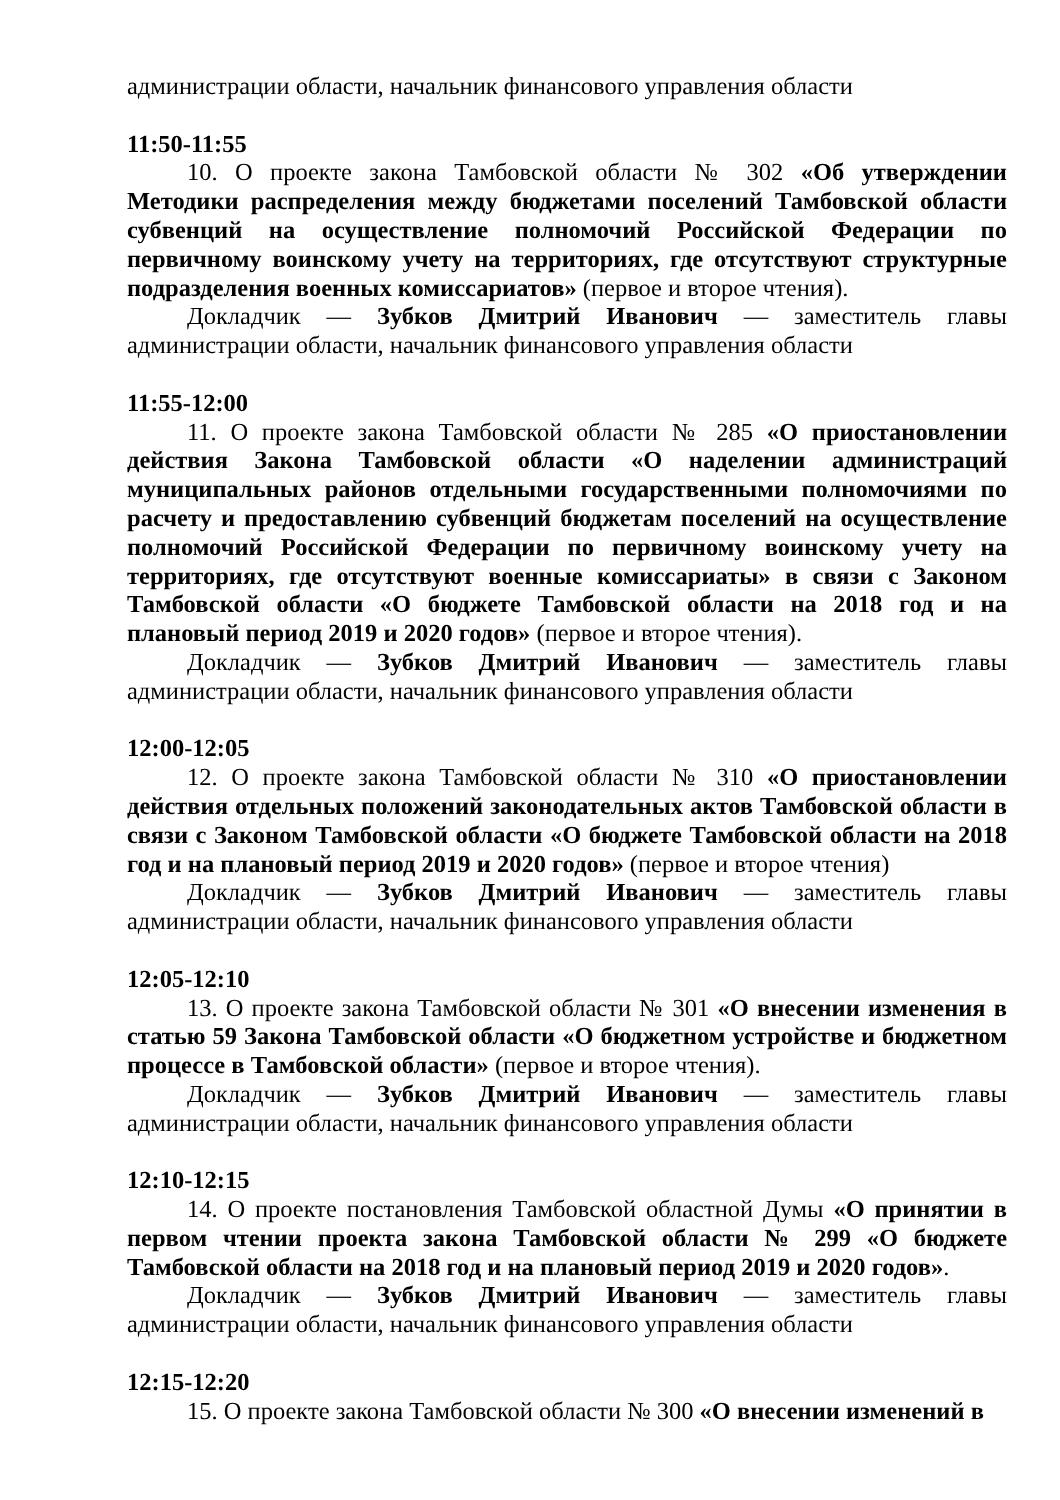администрации области, начальник финансового управления области
11:50-11:55
10. О проекте закона Тамбовской области № 302 «Об утверждении Методики распределения между бюджетами поселений Тамбовской области субвенций на осуществление полномочий Российской Федерации по первичному воинскому учету на территориях, где отсутствуют структурные подразделения военных комиссариатов» (первое и второе чтения).
Докладчик — Зубков Дмитрий Иванович — заместитель главы администрации области, начальник финансового управления области
11:55-12:00
11. О проекте закона Тамбовской области № 285 «О приостановлении действия Закона Тамбовской области «О наделении администраций муниципальных районов отдельными государственными полномочиями по расчету и предоставлению субвенций бюджетам поселений на осуществление полномочий Российской Федерации по первичному воинскому учету на территориях, где отсутствуют военные комиссариаты» в связи с Законом Тамбовской области «О бюджете Тамбовской области на 2018 год и на плановый период 2019 и 2020 годов» (первое и второе чтения).
Докладчик — Зубков Дмитрий Иванович — заместитель главы администрации области, начальник финансового управления области
12:00-12:05
12. О проекте закона Тамбовской области № 310 «О приостановлении действия отдельных положений законодательных актов Тамбовской области в связи с Законом Тамбовской области «О бюджете Тамбовской области на 2018 год и на плановый период 2019 и 2020 годов» (первое и второе чтения)
Докладчик — Зубков Дмитрий Иванович — заместитель главы администрации области, начальник финансового управления области
12:05-12:10
13. О проекте закона Тамбовской области № 301 «О внесении изменения в статью 59 Закона Тамбовской области «О бюджетном устройстве и бюджетном процессе в Тамбовской области» (первое и второе чтения).
Докладчик — Зубков Дмитрий Иванович — заместитель главы администрации области, начальник финансового управления области
12:10-12:15
14. О проекте постановления Тамбовской областной Думы «О принятии в первом чтении проекта закона Тамбовской области № 299 «О бюджете Тамбовской области на 2018 год и на плановый период 2019 и 2020 годов».
Докладчик — Зубков Дмитрий Иванович — заместитель главы администрации области, начальник финансового управления области
12:15-12:20
15. О проекте закона Тамбовской области № 300 «О внесении изменений в